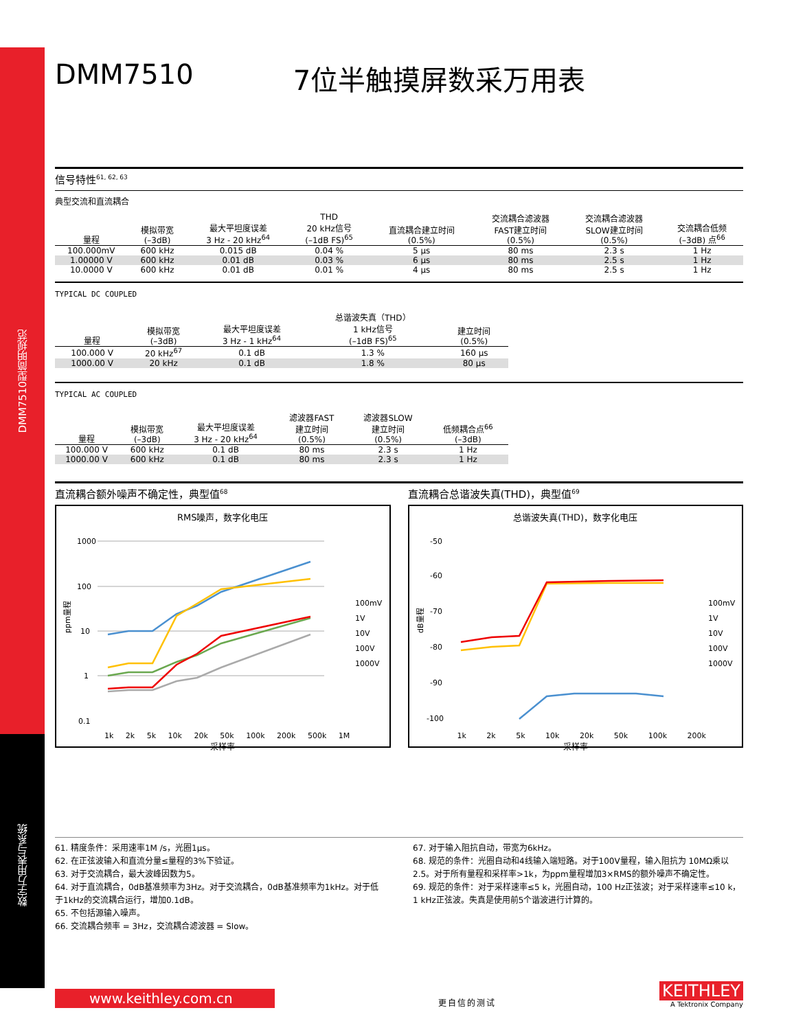DMM7510型简明规范
数字万用表与系统
DMM7510 7位半触摸屏数采万用表
信号特性<sup>61, 62, 63</sup>
典型交流和直流耦合
| 量程 | 模拟带宽 (–3dB) | 最大平坦度误差 3 Hz - 20 kHz<sup>64</sup> | THD 20 kHz信号 (–1dB FS)<sup>65</sup> | 直流耦合建立时间 (0.5%) | 交流耦合滤波器 FAST建立时间 (0.5%) | 交流耦合滤波器 SLOW建立时间 (0.5%) | 交流耦合低频 (–3dB) 点<sup>66</sup> |
| --- | --- | --- | --- | --- | --- | --- | --- |
| 100.000mV | 600 kHz | 0.015 dB | 0.04 % | 5 μs | 80 ms | 2.3 s | 1 Hz |
| 1.00000 V | 600 kHz | 0.01 dB | 0.03 % | 6 μs | 80 ms | 2.5 s | 1 Hz |
| 10.0000 V | 600 kHz | 0.01 dB | 0.01 % | 4 μs | 80 ms | 2.5 s | 1 Hz |
TYPICAL DC COUPLED
| 量程 | 模拟带宽 (–3dB) | 最大平坦度误差 3 Hz - 1 kHz<sup>64</sup> | 总谐波失真（THD） 1 kHz信号 (–1dB FS)<sup>65</sup> | 建立时间 (0.5%) |
| --- | --- | --- | --- | --- |
| 100.000 V | 20 kHz<sup>67</sup> | 0.1 dB | 1.3 % | 160 μs |
| 1000.00 V | 20 kHz | 0.1 dB | 1.8 % | 80 μs |
TYPICAL AC COUPLED
| 量程 | 模拟带宽 (–3dB) | 最大平坦度误差 3 Hz - 20 kHz<sup>64</sup> | 滤波器FAST 建立时间 (0.5%) | 滤波器SLOW 建立时间 (0.5%) | 低频耦合点<sup>66</sup> (–3dB) |
| --- | --- | --- | --- | --- | --- |
| 100.000 V | 600 kHz | 0.1 dB | 80 ms | 2.3 s | 1 Hz |
| 1000.00 V | 600 kHz | 0.1 dB | 80 ms | 2.3 s | 1 Hz |
直流耦合额外噪声不确定性，典型值<sup>68</sup>
RMS噪声，数字化电压
1000
100
10
1
0.1
100mV
1V
10V
100V
1000V
ppm量程
1k 2k 5k 10k 20k 50k 100k 200k 500k 1M
采样率
直流耦合总谐波失真(THD)，典型值<sup>69</sup>
总谐波失真(THD)，数字化电压
-50
-60
-70
-80
-90
-100
100mV
1V
10V
100V
1000V
dB量程
1k 2k 5k 10k 20k 50k 100k 200k
采样率
61. 精度条件：采用速率1M /s，光圈1μs。
62. 在正弦波输入和直流分量≤量程的3%下验证。
63. 对于交流耦合，最大波峰因数为5。
64. 对于直流耦合，0dB基准频率为3Hz。对于交流耦合，0dB基准频率为1kHz。对于低于1kHz的交流耦合运行，增加0.1dB。
65. 不包括源输入噪声。
66. 交流耦合频率 = 3Hz，交流耦合滤波器 = Slow。
67. 对于输入阻抗自动，带宽为6kHz。
68. 规范的条件：光圈自动和4线输入端短路。对于100V量程，输入阻抗为 10MΩ乘以2.5。对于所有量程和采样率>1k，为ppm量程增加3×RMS的额外噪声不确定性。
69. 规范的条件：对于采样速率≤5 k，光圈自动，100 Hz正弦波；对于采样速率≤10 k，1 kHz正弦波。失真是使用前5个谐波进行计算的。
www.keithley.com.cn
更自信的测试
KEITHLEY
A Tektronix Company